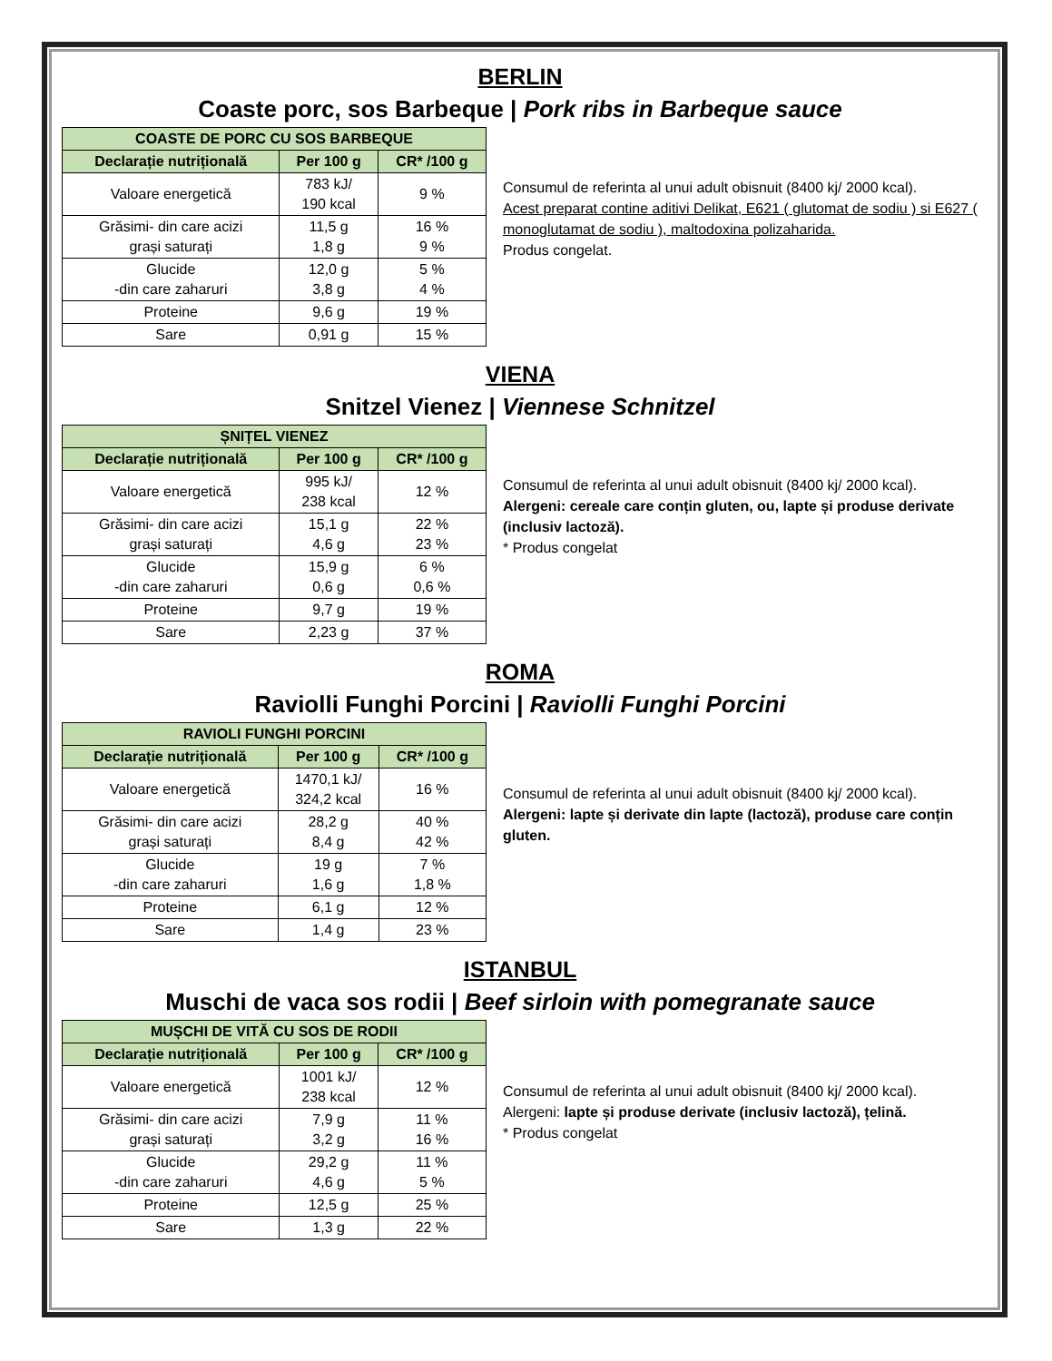BERLIN
Coaste porc, sos Barbeque | Pork ribs in Barbeque sauce
| COASTE DE PORC CU SOS BARBEQUE | | |
| --- | --- | --- |
| Declarație nutrițională | Per 100 g | CR* /100 g |
| Valoare energetică | 783 kJ/ 190 kcal | 9 % |
| Grăsimi- din care acizi grași saturați | 11,5 g 1,8 g | 16 % 9 % |
| Glucide -din care zaharuri | 12,0 g 3,8 g | 5 % 4 % |
| Proteine | 9,6 g | 19 % |
| Sare | 0,91 g | 15 % |
Consumul de referinta al unui adult obisnuit (8400 kj/ 2000 kcal).
Acest preparat contine aditivi Delikat, E621 ( glutomat de sodiu ) si E627 ( monoglutamat de sodiu ), maltodoxina polizaharida.
Produs congelat.
VIENA
Snitzel Vienez | Viennese Schnitzel
| ȘNIȚEL VIENEZ | | |
| --- | --- | --- |
| Declarație nutrițională | Per 100 g | CR* /100 g |
| Valoare energetică | 995 kJ/ 238 kcal | 12 % |
| Grăsimi- din care acizi grași saturați | 15,1 g 4,6 g | 22 % 23 % |
| Glucide -din care zaharuri | 15,9 g 0,6 g | 6 % 0,6 % |
| Proteine | 9,7 g | 19 % |
| Sare | 2,23 g | 37 % |
Consumul de referinta al unui adult obisnuit (8400 kj/ 2000 kcal).
Alergeni: cereale care conțin gluten, ou, lapte și produse derivate (inclusiv lactoză).
* Produs congelat
ROMA
Raviolli Funghi Porcini | Raviolli Funghi Porcini
| RAVIOLI FUNGHI PORCINI | | |
| --- | --- | --- |
| Declarație nutrițională | Per 100 g | CR* /100 g |
| Valoare energetică | 1470,1 kJ/ 324,2 kcal | 16 % |
| Grăsimi- din care acizi grași saturați | 28,2 g 8,4 g | 40 % 42 % |
| Glucide -din care zaharuri | 19 g 1,6 g | 7 % 1,8 % |
| Proteine | 6,1 g | 12 % |
| Sare | 1,4 g | 23 % |
Consumul de referinta al unui adult obisnuit (8400 kj/ 2000 kcal).
Alergeni: lapte și derivate din lapte (lactoză), produse care conțin gluten.
ISTANBUL
Muschi de vaca sos rodii | Beef sirloin with pomegranate sauce
| MUȘCHI DE VITĂ CU SOS DE RODII | | |
| --- | --- | --- |
| Declarație nutrițională | Per 100 g | CR* /100 g |
| Valoare energetică | 1001 kJ/ 238 kcal | 12 % |
| Grăsimi- din care acizi grași saturați | 7,9 g 3,2 g | 11 % 16 % |
| Glucide -din care zaharuri | 29,2 g 4,6 g | 11 % 5 % |
| Proteine | 12,5 g | 25 % |
| Sare | 1,3 g | 22 % |
Consumul de referinta al unui adult obisnuit (8400 kj/ 2000 kcal).
Alergeni: lapte și produse derivate (inclusiv lactoză), țelină.
* Produs congelat